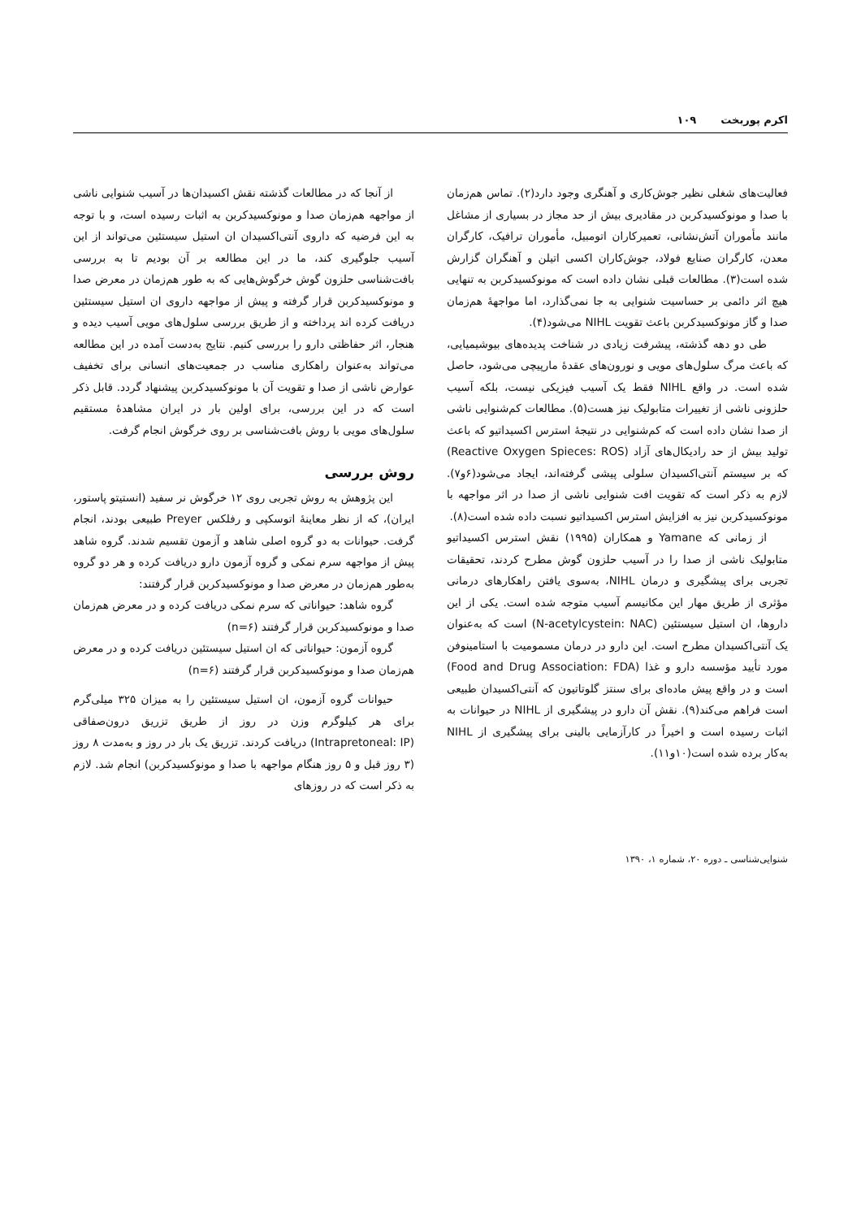اکرم پوربخت ۱۰۹
فعالیت‌های شغلی نظیر جوش‌کاری و آهنگری وجود دارد(۲). تماس هم‌زمان با صدا و مونوکسیدکربن در مقادیری بیش از حد مجاز در بسیاری از مشاغل مانند مأموران آتش‌نشانی، تعمیرکاران اتومبیل، مأموران ترافیک، کارگران معدن، کارگران صنایع فولاد، جوش‌کاران اکسی اتیلن و آهنگران گزارش شده است(۳). مطالعات قبلی نشان داده است که مونوکسیدکربن به تنهایی هیچ اثر دائمی بر حساسیت شنوایی به جا نمی‌گذارد، اما مواجههٔ هم‌زمان صدا و گاز مونوکسیدکربن باعث تقویت NIHL می‌شود(۴).
طی دو دهه گذشته، پیشرفت زیادی در شناخت پدیده‌های بیوشیمیایی، که باعث مرگ سلول‌های مویی و نورون‌های عقدهٔ مارپیچی می‌شود، حاصل شده است. در واقع NIHL فقط یک آسیب فیزیکی نیست، بلکه آسیب حلزونی ناشی از تغییرات متابولیک نیز هست(۵). مطالعات کم‌شنوایی ناشی از صدا نشان داده است که کم‌شنوایی در نتیجهٔ استرس اکسیداتیو که باعث تولید بیش از حد رادیکال‌های آزاد (Reactive Oxygen Spieces: ROS) که بر سیستم آنتی‌اکسیدان سلولی پیشی گرفته‌اند، ایجاد می‌شود(۶و۷). لازم به ذکر است که تقویت افت شنوایی ناشی از صدا در اثر مواجهه با مونوکسیدکربن نیز به افزایش استرس اکسیداتیو نسبت داده شده است(۸).
از زمانی که Yamane و همکاران (۱۹۹۵) نقش استرس اکسیداتیو متابولیک ناشی از صدا را در آسیب حلزون گوش مطرح کردند، تحقیقات تجربی برای پیشگیری و درمان NIHL، به‌سوی یافتن راهکارهای درمانی مؤثری از طریق مهار این مکانیسم آسیب متوجه شده است. یکی از این داروها، ان استیل سیستئین (N-acetylcystein: NAC) است که به‌عنوان یک آنتی‌اکسیدان مطرح است. این دارو در درمان مسمومیت با استامینوفن مورد تأیید مؤسسه دارو و غذا (Food and Drug Association: FDA) است و در واقع پیش ماده‌ای برای سنتز گلوتاتیون که آنتی‌اکسیدان طبیعی است فراهم می‌کند(۹). نقش آن دارو در پیشگیری از NIHL در حیوانات به اثبات رسیده است و اخیراً در کارآزمایی بالینی برای پیشگیری از NIHL به‌کار برده شده است(۱۰و۱۱).
از آنجا که در مطالعات گذشته نقش اکسیدان‌ها در آسیب شنوایی ناشی از مواجهه هم‌زمان صدا و مونوکسیدکربن به اثبات رسیده است، و با توجه به این فرضیه که داروی آنتی‌اکسیدان ان استیل سیستئین می‌تواند از این آسیب جلوگیری کند، ما در این مطالعه بر آن بودیم تا به بررسی بافت‌شناسی حلزون گوش خرگوش‌هایی که به طور هم‌زمان در معرض صدا و مونوکسیدکربن قرار گرفته و پیش از مواجهه داروی ان استیل سیستئین دریافت کرده اند پرداخته و از طریق بررسی سلول‌های مویی آسیب دیده و هنجار، اثر حفاظتی دارو را بررسی کنیم. نتایج به‌دست آمده در این مطالعه می‌تواند به‌عنوان راهکاری مناسب در جمعیت‌های انسانی برای تخفیف عوارض ناشی از صدا و تقویت آن با مونوکسیدکربن پیشنهاد گردد. قابل ذکر است که در این بررسی، برای اولین بار در ایران مشاهدهٔ مستقیم سلول‌های مویی با روش بافت‌شناسی بر روی خرگوش انجام گرفت.
روش بررسی
این پژوهش به روش تجربی روی ۱۲ خرگوش نر سفید (انستیتو پاستور، ایران)، که از نظر معاینهٔ اتوسکپی و رفلکس Preyer طبیعی بودند، انجام گرفت. حیوانات به دو گروه اصلی شاهد و آزمون تقسیم شدند. گروه شاهد پیش از مواجهه سرم نمکی و گروه آزمون دارو دریافت کرده و هر دو گروه به‌طور هم‌زمان در معرض صدا و مونوکسیدکربن قرار گرفتند:
گروه شاهد: حیواناتی که سرم نمکی دریافت کرده و در معرض هم‌زمان صدا و مونوکسیدکربن قرار گرفتند (n=۶)
گروه آزمون: حیواناتی که ان استیل سیستئین دریافت کرده و در معرض هم‌زمان صدا و مونوکسیدکربن قرار گرفتند (n=۶)
حیوانات گروه آزمون، ان استیل سیستئین را به میزان ۳۲۵ میلی‌گرم برای هر کیلوگرم وزن در روز از طریق تزریق درون‌صفاقی (Intrapretoneal: IP) دریافت کردند. تزریق یک بار در روز و به‌مدت ۸ روز (۳ روز قبل و ۵ روز هنگام مواجهه با صدا و مونوکسیدکربن) انجام شد. لازم به ذکر است که در روزهای
شنوایی‌شناسی ـ دوره ۲۰، شماره ۱، ۱۳۹۰